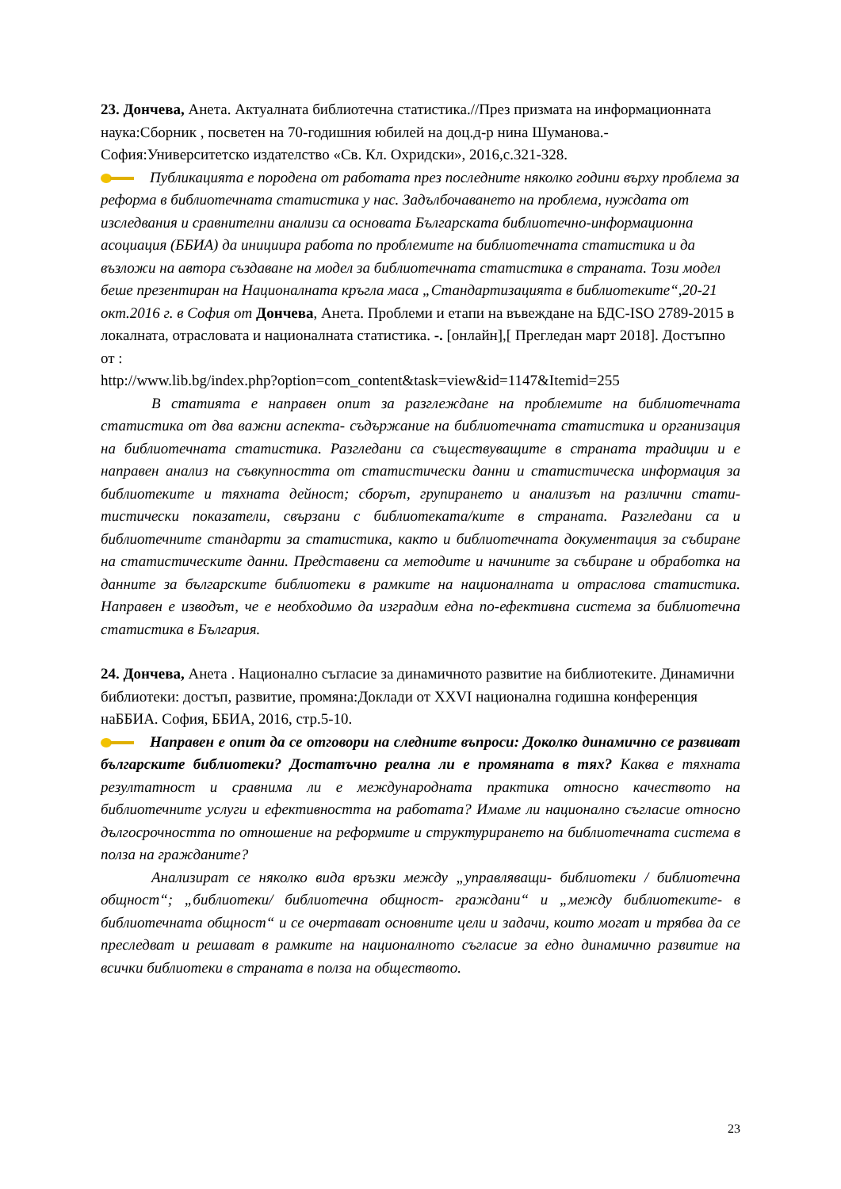23. Дончева, Анета. Актуалната библиотечна статистика.//През призмата на информационната наука:Сборник , посветен на 70-годишния юбилей на доц.д-р нина Шуманова.- София:Университетско издателство «Св. Кл. Охридски», 2016,с.321-328.
Публикацията е породена от работата през последните няколко години върху проблема за реформа в библиотечната статистика у нас. Задълбочаването на проблема, нуждата от изследвания и сравнителни анализи са основата Българската библиотечно-информационна асоциация (ББИА) да инициира работа по проблемите на библиотечната статистика и да възложи на автора създаване на модел за библиотечната статистика в страната. Този модел беше презентиран на Националната кръгла маса „Стандартизацията в библиотеките“,20-21 окт.2016 г. в София от Дончева, Анета. Проблеми и етапи на въвеждане на БДС-ISO 2789-2015 в локалната, отрасловата и националната статистика. -. [онлайн],[ Прегледан март 2018]. Достъпно от :
http://www.lib.bg/index.php?option=com_content&task=view&id=1147&Itemid=255
В статията е направен опит за разглеждане на проблемите на библиотечната статистика от два важни аспекта- съдържание на библиотечната статистика и организация на библиотечната статистика. Разгледани са съществуващите в страната традиции и е направен анализ на съвкупността от статистически данни и статистическа информация за библиотеките и тяхната дейност; сборът, групирането и анализът на различни стати­тистически показатели, свързани с библиотеката/ките в страната. Разгледани са и библиотечните стандарти за статистика, както и библиотечната документация за събиране на статистическите данни. Представени са методите и начините за събиране и обработка на данните за българските библиотеки в рамките на националната и отраслова статистика. Направен е изводът, че е необходимо да изградим една по-ефективна система за библиотечна статистика в България.
24. Дончева, Анета . Национално съгласие за динамичното развитие на библиотеките. Динамични библиотеки: достъп, развитие, промяна:Доклади от XXVI национална годишна конференция наББИА. София, ББИА, 2016, стр.5-10.
Направен е опит да се отговори на следните въпроси: Доколко динамично се развиват българските библиотеки? Достатъчно реална ли е промяната в тях? Каква е тяхната резултатност и сравнима ли е международната практика относно качеството на библиотечните услуги и ефективността на работата? Имаме ли национално съгласие относно дългосрочността по отношение на реформите и структурирането на библиотечната система в полза на гражданите?
Анализират се няколко вида връзки между „управляващи- библиотеки / библиотечна общност“; „библиотеки/ библиотечна общност- граждани“ и „между библиотеките- в библиотечната общност“ и се очертават основните цели и задачи, които могат и трябва да се преследват и решават в рамките на националното съгласие за едно динамично развитие на всички библиотеки в страната в полза на обществото.
23